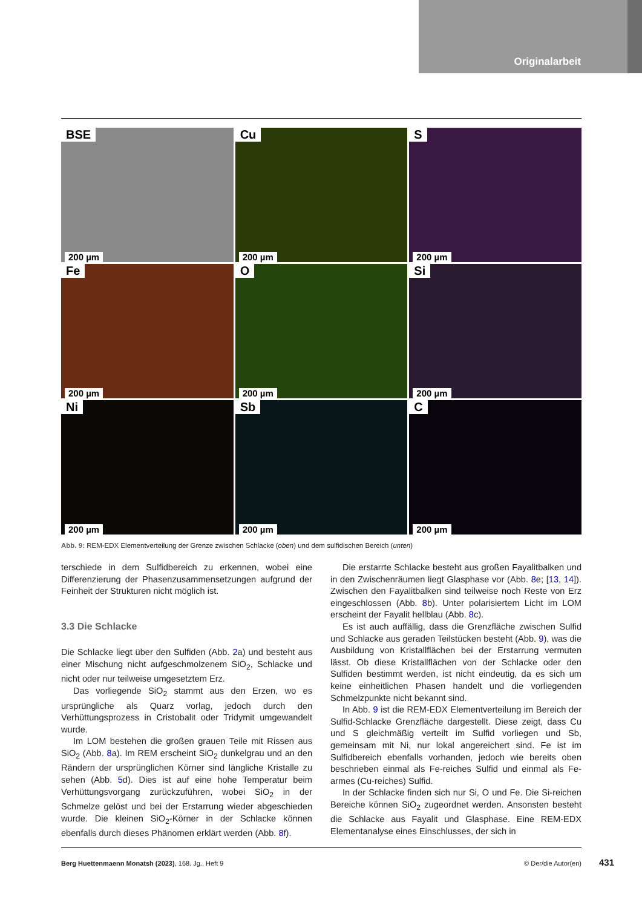Originalarbeit
BSE
200 µm
Cu
200 µm
S
200 µm
Fe
200 µm
O
200 µm
Si
200 µm
Ni
200 µm
Sb
200 µm
C
200 µm
Abb. 9: REM-EDX Elementverteilung der Grenze zwischen Schlacke (oben) und dem sulfidischen Bereich (unten)
terschiede in dem Sulfidbereich zu erkennen, wobei eine Differenzierung der Phasenzusammensetzungen aufgrund der Feinheit der Strukturen nicht möglich ist.
3.3 Die Schlacke
Die Schlacke liegt über den Sulfiden (Abb. 2a) und besteht aus einer Mischung nicht aufgeschmolzenem SiO<sub>2</sub>, Schlacke und nicht oder nur teilweise umgesetztem Erz.
Das vorliegende SiO<sub>2</sub> stammt aus den Erzen, wo es ursprüngliche als Quarz vorlag, jedoch durch den Verhüttungsprozess in Cristobalit oder Tridymit umgewandelt wurde.
Im LOM bestehen die großen grauen Teile mit Rissen aus SiO<sub>2</sub> (Abb. 8a). Im REM erscheint SiO<sub>2</sub> dunkelgrau und an den Rändern der ursprünglichen Körner sind längliche Kristalle zu sehen (Abb. 5d). Dies ist auf eine hohe Temperatur beim Verhüttungsvorgang zurückzuführen, wobei SiO<sub>2</sub> in der Schmelze gelöst und bei der Erstarrung wieder abgeschieden wurde. Die kleinen SiO<sub>2</sub>-Körner in der Schlacke können ebenfalls durch dieses Phänomen erklärt werden (Abb. 8f).
Die erstarrte Schlacke besteht aus großen Fayalitbalken und in den Zwischenräumen liegt Glasphase vor (Abb. 8e; [13, 14]). Zwischen den Fayalitbalken sind teilweise noch Reste von Erz eingeschlossen (Abb. 8b). Unter polarisiertem Licht im LOM erscheint der Fayalit hellblau (Abb. 8c).
Es ist auch auffällig, dass die Grenzfläche zwischen Sulfid und Schlacke aus geraden Teilstücken besteht (Abb. 9), was die Ausbildung von Kristallflächen bei der Erstarrung vermuten lässt. Ob diese Kristallflächen von der Schlacke oder den Sulfiden bestimmt werden, ist nicht eindeutig, da es sich um keine einheitlichen Phasen handelt und die vorliegenden Schmelzpunkte nicht bekannt sind.
In Abb. 9 ist die REM-EDX Elementverteilung im Bereich der Sulfid-Schlacke Grenzfläche dargestellt. Diese zeigt, dass Cu und S gleichmäßig verteilt im Sulfid vorliegen und Sb, gemeinsam mit Ni, nur lokal angereichert sind. Fe ist im Sulfidbereich ebenfalls vorhanden, jedoch wie bereits oben beschrieben einmal als Fe-reiches Sulfid und einmal als Fe-armes (Cu-reiches) Sulfid.
In der Schlacke finden sich nur Si, O und Fe. Die Si-reichen Bereiche können SiO<sub>2</sub> zugeordnet werden. Ansonsten besteht die Schlacke aus Fayalit und Glasphase. Eine REM-EDX Elementanalyse eines Einschlusses, der sich in
Berg Huettenmaenn Monatsh (2023), 168. Jg., Heft 9 © Der/die Autor(en) 431